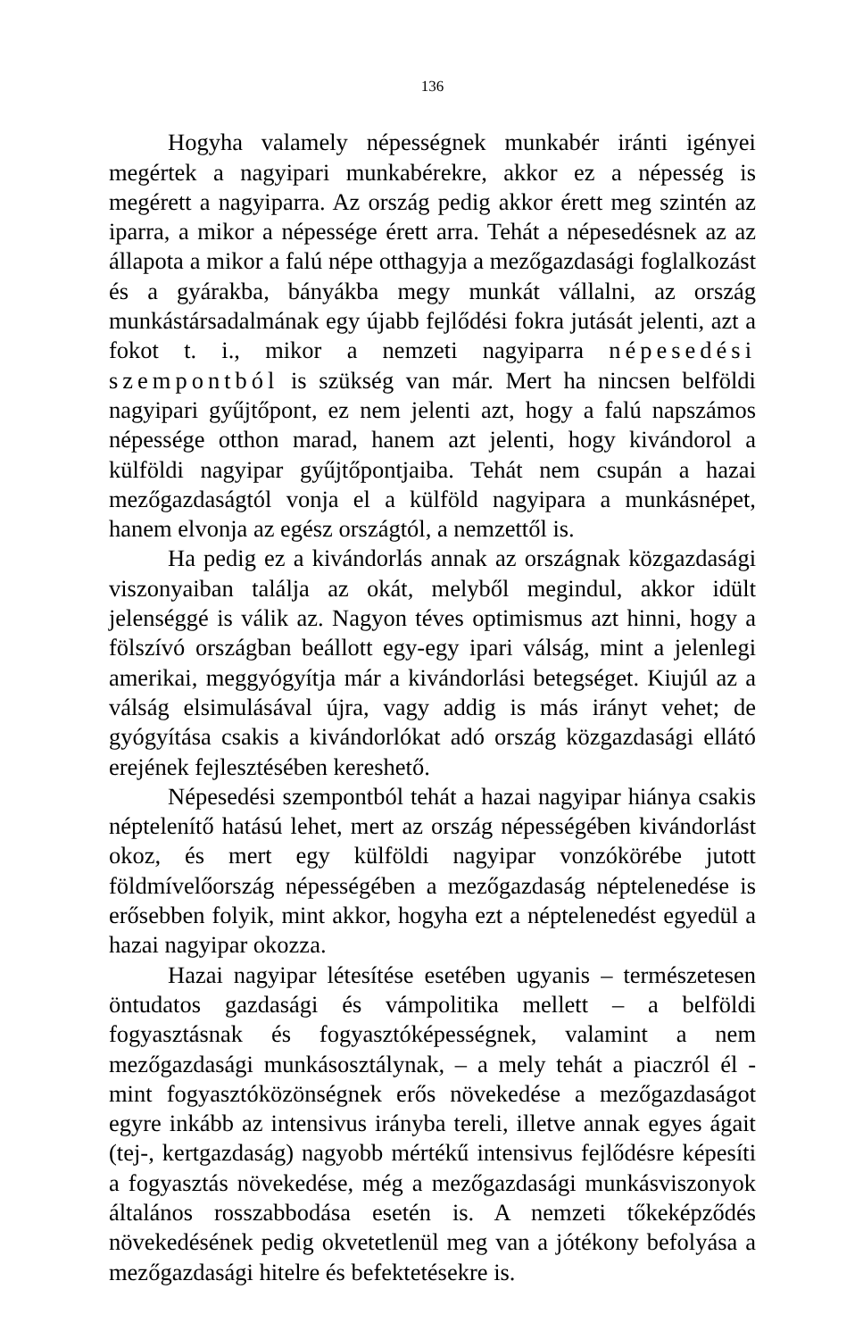136
Hogyha valamely népességnek munkabér iránti igényei megértek a nagyipari munkabérekre, akkor ez a népesség is megérett a nagyiparra. Az ország pedig akkor érett meg szintén az iparra, a mikor a népessége érett arra. Tehát a népesedésnek az az állapota a mikor a falú népe otthagyja a mezőgazdasági foglalkozást és a gyárakba, bányákba megy munkát vállalni, az ország munkástársadalmának egy újabb fejlődési fokra jutását jelenti, azt a fokot t. i., mikor a nemzeti nagyiparra népesedési szempontból is szükség van már. Mert ha nincsen belföldi nagyipari gyűjtőpont, ez nem jelenti azt, hogy a falú napszámos népessége otthon marad, hanem azt jelenti, hogy kivándorol a külföldi nagyipar gyűjtőpontjaiba. Tehát nem csupán a hazai mezőgazdaságtól vonja el a külföld nagyipara a munkásnépet, hanem elvonja az egész országtól, a nemzettől is.
Ha pedig ez a kivándorlás annak az országnak közgazdasági viszonyaiban találja az okát, melyből megindul, akkor idült jelenséggé is válik az. Nagyon téves optimismus azt hinni, hogy a fölszívó országban beállott egy-egy ipari válság, mint a jelenlegi amerikai, meggyógyítja már a kivándorlási betegséget. Kiujúl az a válság elsimulásával újra, vagy addig is más irányt vehet; de gyógyítása csakis a kivándorlókat adó ország közgazdasági ellátó erejének fejlesztésében kereshető.
Népesedési szempontból tehát a hazai nagyipar hiánya csakis néptelenítő hatású lehet, mert az ország népességében kivándorlást okoz, és mert egy külföldi nagyipar vonzókörébe jutott földmívelőország népességében a mezőgazdaság néptelenedése is erősebben folyik, mint akkor, hogyha ezt a néptelenedést egyedül a hazai nagyipar okozza.
Hazai nagyipar létesítése esetében ugyanis – természetesen öntudatos gazdasági és vámpolitika mellett – a belföldi fogyasztásnak és fogyasztóképességnek, valamint a nem mezőgazdasági munkásosztálynak, – a mely tehát a piaczról él - mint fogyasztóközönségnek erős növekedése a mezőgazdaságot egyre inkább az intensivus irányba tereli, illetve annak egyes ágait (tej-, kertgazdaság) nagyobb mértékű intensivus fejlődésre képesíti a fogyasztás növekedése, még a mezőgazdasági munkásviszonyok általános rosszabbodása esetén is. A nemzeti tőkeképződés növekedésének pedig okvetetlenül meg van a jótékony befolyása a mezőgazdasági hitelre és befektetésekre is.